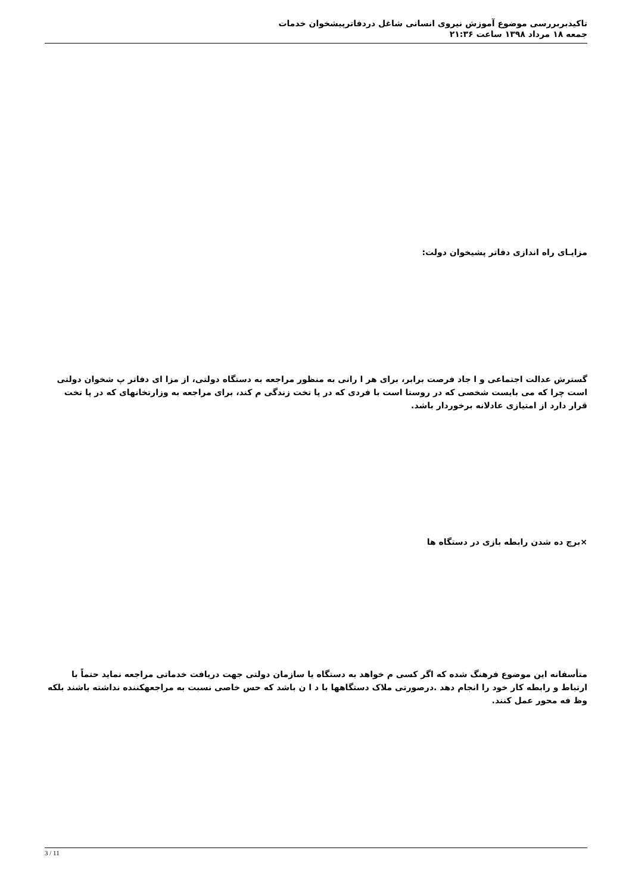تاکیدبربررسی موضوع آموزش نیروی انسانی شاغل دردفاترپیشخوان خدمات
جمعه ۱۸ مرداد ۱۳۹۸ ساعت ۲۱:۳۶
مزایـای راه اندازی دفاتر پشیخوان دولت:
گسترش عدالت اجتماعی و ا جاد فرصت برابر، برای هر ا رانی به منظور مراجعه به دستگاه دولتی، از مزا ای دفاتر پ شخوان دولتی است چرا که می بایست شخصی که در روستا است با فردی که در پا تخت زندگی م کند، برای مراجعه به وزارتخانهای که در پا تخت قرار دارد از امتیازی عادلانه برخوردار باشد.
×برچ ده شدن رابطه بازی در دستگاه ها
متأسفانه این موضوع فرهنگ شده که اگر کسی م خواهد به دستگاه یا سازمان دولتی جهت دریافت خدماتی مراجعه نماید حتماً با ارتباط و رابطه کار خود را انجام دهد .درصورتی ملاک دستگاهها با د ا ن باشد که حس خاصی نسبت به مراجعهکننده نداشته باشند بلکه وظ فه محور عمل کنند.
3 / 11